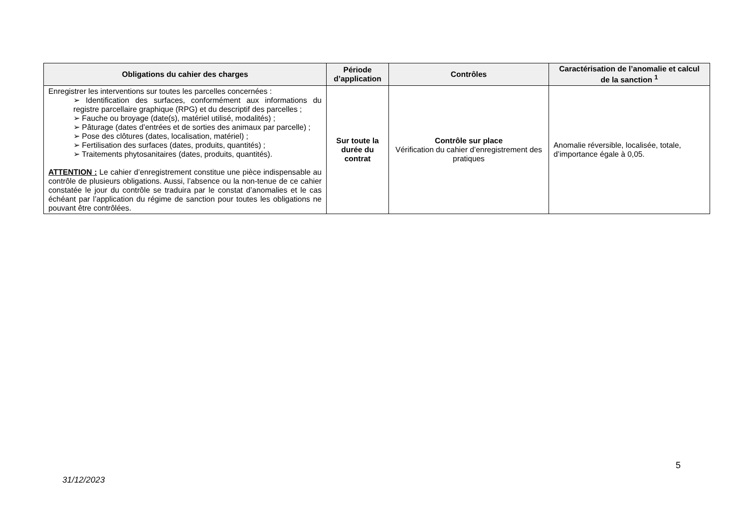| Obligations du cahier des charges | Période d’application | Contrôles | Caractérisation de l’anomalie et calcul de la sanction <sup>1</sup> |
| --- | --- | --- | --- |
| Enregistrer les interventions sur toutes les parcelles concernées : ➢ Identification des surfaces, conformément aux informations du registre parcellaire graphique (RPG) et du descriptif des parcelles ; ➢ Fauche ou broyage (date(s), matériel utilisé, modalités) ; ➢ Pâturage (dates d’entrées et de sorties des animaux par parcelle) ; ➢ Pose des clôtures (dates, localisation, matériel) ; ➢ Fertilisation des surfaces (dates, produits, quantités) ; ➢ Traitements phytosanitaires (dates, produits, quantités). ATTENTION : Le cahier d’enregistrement constitue une pièce indispensable au contrôle de plusieurs obligations. Aussi, l’absence ou la non-tenue de ce cahier constatée le jour du contrôle se traduira par le constat d’anomalies et le cas échéant par l’application du régime de sanction pour toutes les obligations ne pouvant être contrôlées. | Sur toute la durée du contrat | Contrôle sur place Vérification du cahier d’enregistrement des pratiques | Anomalie réversible, localisée, totale, d’importance égale à 0,05. |
5
31/12/2023